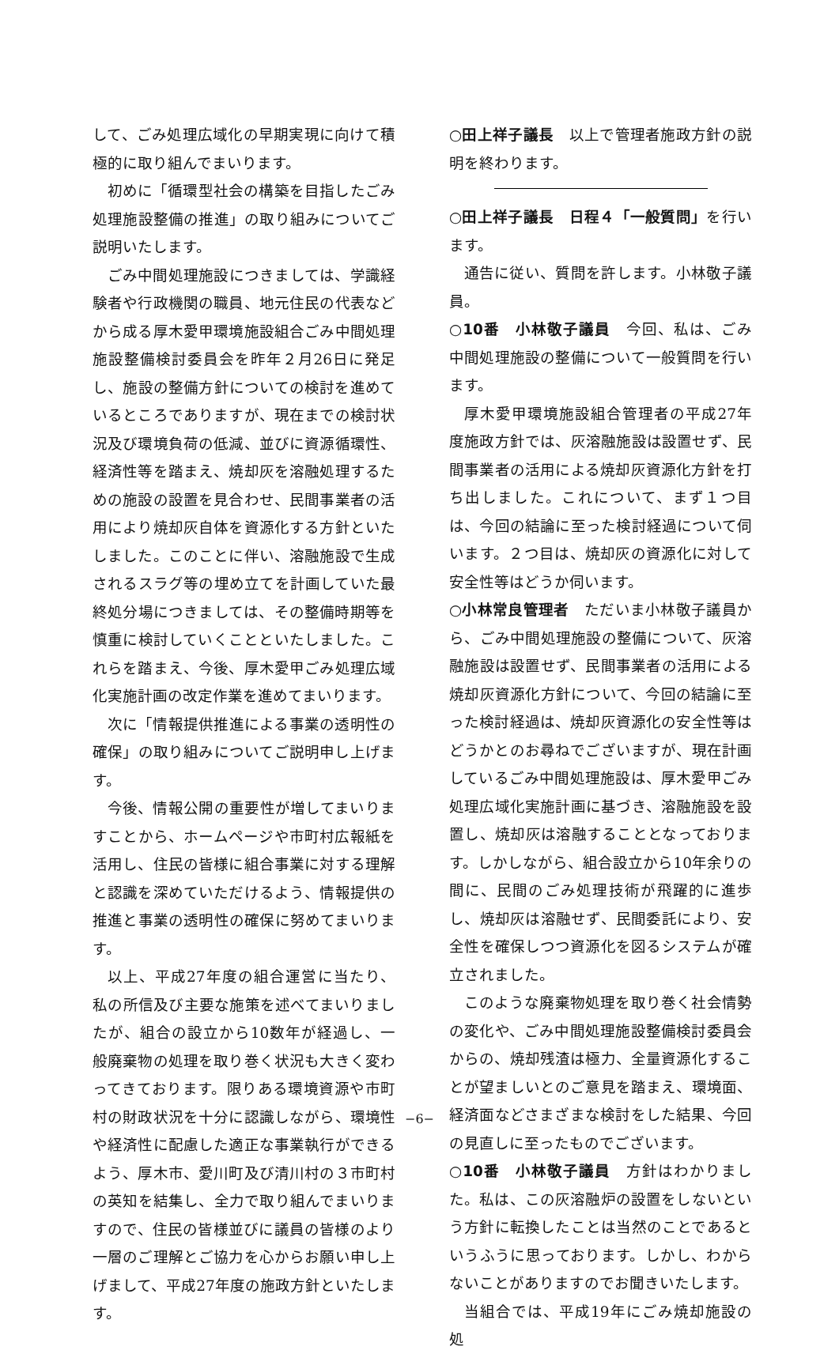して、ごみ処理広域化の早期実現に向けて積極的に取り組んでまいります。
初めに「循環型社会の構築を目指したごみ処理施設整備の推進」の取り組みについてご説明いたします。
ごみ中間処理施設につきましては、学識経験者や行政機関の職員、地元住民の代表などから成る厚木愛甲環境施設組合ごみ中間処理施設整備検討委員会を昨年２月26日に発足し、施設の整備方針についての検討を進めているところでありますが、現在までの検討状況及び環境負荷の低減、並びに資源循環性、経済性等を踏まえ、焼却灰を溶融処理するための施設の設置を見合わせ、民間事業者の活用により焼却灰自体を資源化する方針といたしました。このことに伴い、溶融施設で生成されるスラグ等の埋め立てを計画していた最終処分場につきましては、その整備時期等を慎重に検討していくことといたしました。これらを踏まえ、今後、厚木愛甲ごみ処理広域化実施計画の改定作業を進めてまいります。
次に「情報提供推進による事業の透明性の確保」の取り組みについてご説明申し上げます。
今後、情報公開の重要性が増してまいりますことから、ホームページや市町村広報紙を活用し、住民の皆様に組合事業に対する理解と認識を深めていただけるよう、情報提供の推進と事業の透明性の確保に努めてまいります。
以上、平成27年度の組合運営に当たり、私の所信及び主要な施策を述べてまいりましたが、組合の設立から10数年が経過し、一般廃棄物の処理を取り巻く状況も大きく変わってきております。限りある環境資源や市町村の財政状況を十分に認識しながら、環境性や経済性に配慮した適正な事業執行ができるよう、厚木市、愛川町及び清川村の３市町村の英知を結集し、全力で取り組んでまいりますので、住民の皆様並びに議員の皆様のより一層のご理解とご協力を心からお願い申し上げまして、平成27年度の施政方針といたします。
○田上祥子議長　以上で管理者施政方針の説明を終わります。
○田上祥子議長　日程４「一般質問」を行います。
通告に従い、質問を許します。小林敬子議員。
○10番　小林敬子議員　今回、私は、ごみ中間処理施設の整備について一般質問を行います。
厚木愛甲環境施設組合管理者の平成27年度施政方針では、灰溶融施設は設置せず、民間事業者の活用による焼却灰資源化方針を打ち出しました。これについて、まず１つ目は、今回の結論に至った検討経過について伺います。２つ目は、焼却灰の資源化に対して安全性等はどうか伺います。
○小林常良管理者　ただいま小林敬子議員から、ごみ中間処理施設の整備について、灰溶融施設は設置せず、民間事業者の活用による焼却灰資源化方針について、今回の結論に至った検討経過は、焼却灰資源化の安全性等はどうかとのお尋ねでございますが、現在計画しているごみ中間処理施設は、厚木愛甲ごみ処理広域化実施計画に基づき、溶融施設を設置し、焼却灰は溶融することとなっております。しかしながら、組合設立から10年余りの間に、民間のごみ処理技術が飛躍的に進歩し、焼却灰は溶融せず、民間委託により、安全性を確保しつつ資源化を図るシステムが確立されました。
このような廃棄物処理を取り巻く社会情勢の変化や、ごみ中間処理施設整備検討委員会からの、焼却残渣は極力、全量資源化することが望ましいとのご意見を踏まえ、環境面、経済面などさまざまな検討をした結果、今回の見直しに至ったものでございます。
○10番　小林敬子議員　方針はわかりました。私は、この灰溶融炉の設置をしないという方針に転換したことは当然のことであるというふうに思っております。しかし、わからないことがありますのでお聞きいたします。
当組合では、平成19年にごみ焼却施設の処
−6−